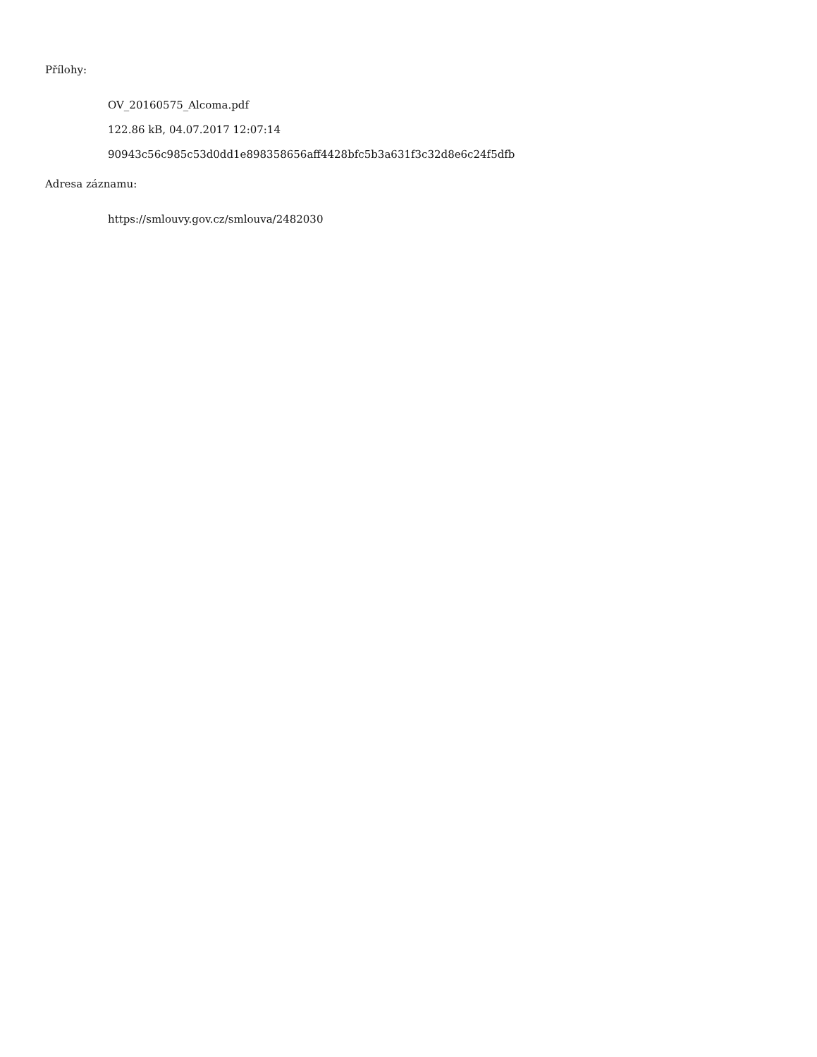Přílohy:
OV_20160575_Alcoma.pdf
122.86 kB, 04.07.2017 12:07:14
90943c56c985c53d0dd1e898358656aff4428bfc5b3a631f3c32d8e6c24f5dfb
Adresa záznamu:
https://smlouvy.gov.cz/smlouva/2482030